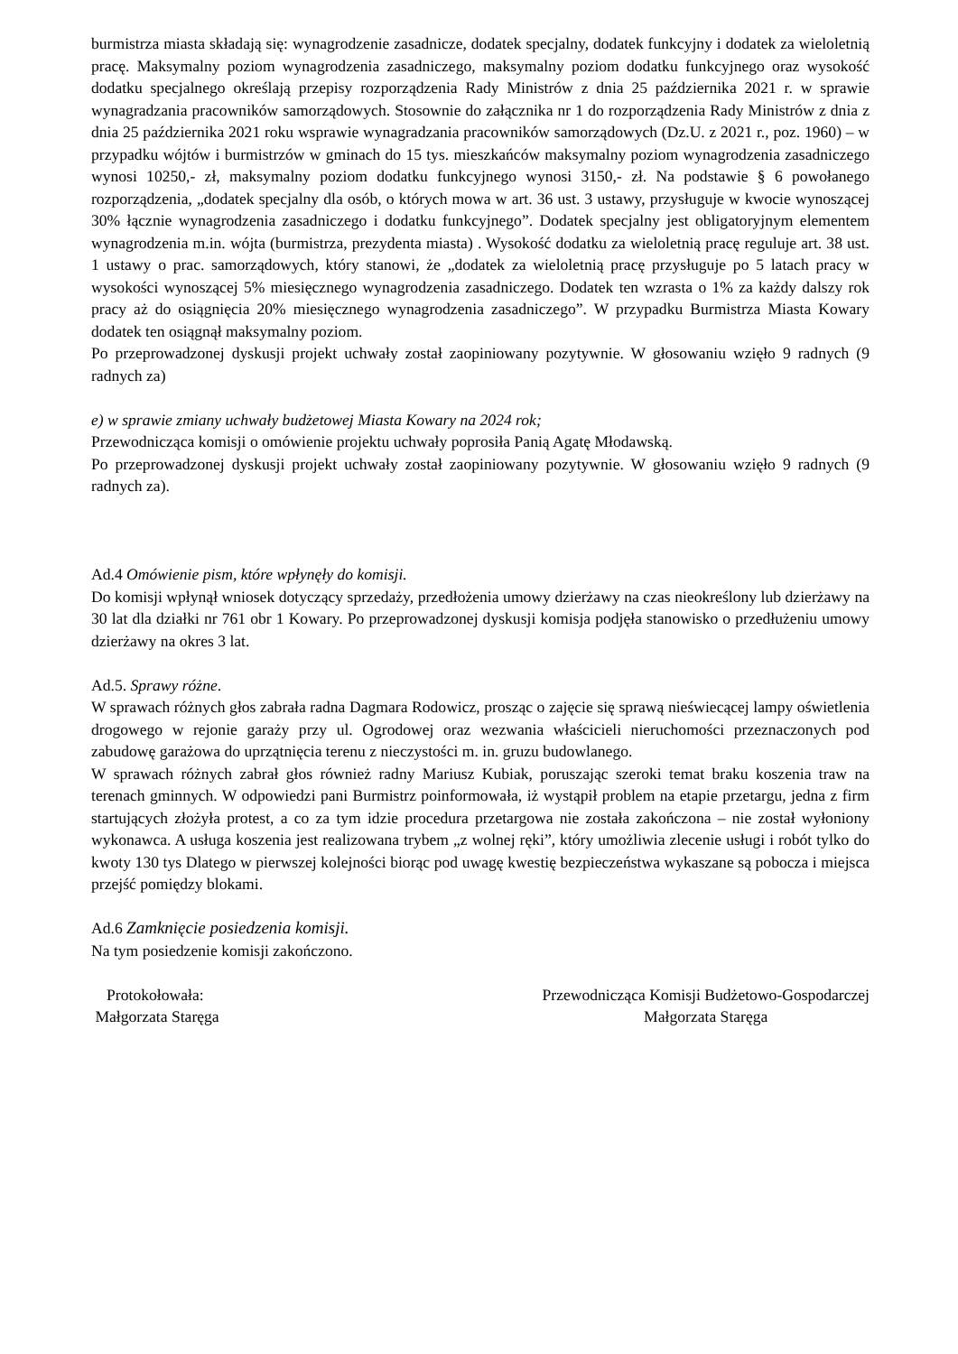burmistrza miasta składają się: wynagrodzenie zasadnicze, dodatek specjalny, dodatek funkcyjny i dodatek za wieloletnią pracę. Maksymalny poziom wynagrodzenia zasadniczego, maksymalny poziom dodatku funkcyjnego oraz wysokość dodatku specjalnego określają przepisy rozporządzenia Rady Ministrów z dnia 25 października 2021 r. w sprawie wynagradzania pracowników samorządowych. Stosownie do załącznika nr 1 do rozporządzenia Rady Ministrów z dnia z dnia 25 października 2021 roku wsprawie wynagradzania pracowników samorządowych (Dz.U. z 2021 r., poz. 1960) – w przypadku wójtów i burmistrzów w gminach do 15 tys. mieszkańców maksymalny poziom wynagrodzenia zasadniczego wynosi 10250,- zł, maksymalny poziom dodatku funkcyjnego wynosi 3150,- zł. Na podstawie § 6 powołanego rozporządzenia, „dodatek specjalny dla osób, o których mowa w art. 36 ust. 3 ustawy, przysługuje w kwocie wynoszącej 30% łącznie wynagrodzenia zasadniczego i dodatku funkcyjnego”. Dodatek specjalny jest obligatoryjnym elementem wynagrodzenia m.in. wójta (burmistrza, prezydenta miasta) . Wysokość dodatku za wieloletnią pracę reguluje art. 38 ust. 1 ustawy o prac. samorządowych, który stanowi, że „dodatek za wieloletnią pracę przysługuje po 5 latach pracy w wysokości wynoszącej 5% miesięcznego wynagrodzenia zasadniczego. Dodatek ten wzrasta o 1% za każdy dalszy rok pracy aż do osiągnięcia 20% miesięcznego wynagrodzenia zasadniczego”. W przypadku Burmistrza Miasta Kowary dodatek ten osiągnął maksymalny poziom.
Po przeprowadzonej dyskusji projekt uchwały został zaopiniowany pozytywnie. W głosowaniu wzięło 9 radnych (9 radnych za)
e) w sprawie zmiany uchwały budżetowej Miasta Kowary na 2024 rok;
Przewodnicząca komisji o omówienie projektu uchwały poprosiła Panią Agatę Młodawską.
Po przeprowadzonej dyskusji projekt uchwały został zaopiniowany pozytywnie. W głosowaniu wzięło 9 radnych (9 radnych za).
Ad.4 Omówienie pism, które wpłynęły do komisji.
Do komisji wpłynął wniosek dotyczący sprzedaży, przedłożenia umowy dzierżawy na czas nieokreślony lub dzierżawy na 30 lat dla działki nr 761 obr 1 Kowary. Po przeprowadzonej dyskusji komisja podjęła stanowisko o przedłużeniu umowy dzierżawy na okres 3 lat.
Ad.5. Sprawy różne.
W sprawach różnych głos zabrała radna Dagmara Rodowicz, prosząc o zajęcie się sprawą nieświecącej lampy oświetlenia drogowego w rejonie garaży przy ul. Ogrodowej oraz wezwania właścicieli nieruchomości przeznaczonych pod zabudowę garażowa do uprzątnięcia terenu z nieczystości m. in. gruzu budowlanego.
W sprawach różnych zabrał głos również radny Mariusz Kubiak, poruszając szeroki temat braku koszenia traw na terenach gminnych. W odpowiedzi pani Burmistrz poinformowała, iż wystąpił problem na etapie przetargu, jedna z firm startujących złożyła protest, a co za tym idzie procedura przetargowa nie została zakończona – nie został wyłoniony wykonawca. A usługa koszenia jest realizowana trybem „z wolnej ręki”, który umożliwia zlecenie usługi i robót tylko do kwoty 130 tys Dlatego w pierwszej kolejności biorąc pod uwagę kwestię bezpieczeństwa wykaszane są pobocza i miejsca przejść pomiędzy blokami.
Ad.6 Zamknięcie posiedzenia komisji.
Na tym posiedzenie komisji zakończono.
Protokołowała:
Małgorzata Staręga
Przewodnicząca Komisji Budżetowo-Gospodarczej
Małgorzata Staręga